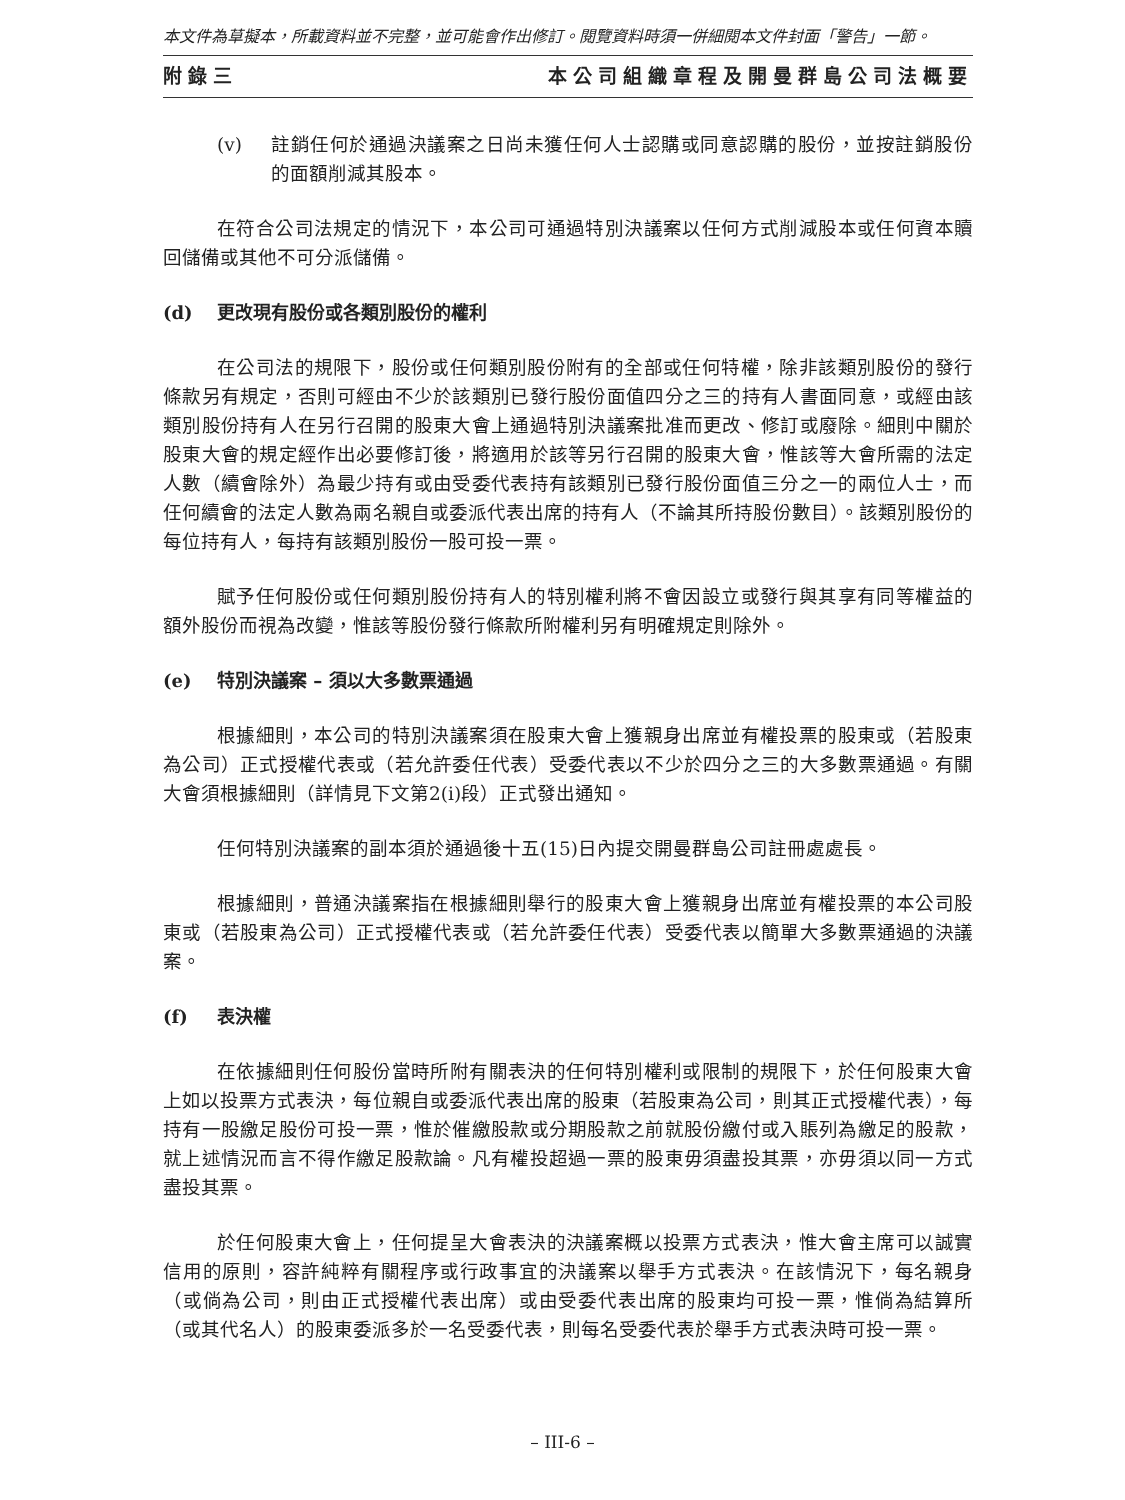本文件為草擬本，所載資料並不完整，並可能會作出修訂。閱覽資料時須一併細閱本文件封面「警告」一節。
附錄三 本公司組織章程及開曼群島公司法概要
(v) 註銷任何於通過決議案之日尚未獲任何人士認購或同意認購的股份，並按註銷股份的面額削減其股本。
在符合公司法規定的情況下，本公司可通過特別決議案以任何方式削減股本或任何資本贖回儲備或其他不可分派儲備。
(d) 更改現有股份或各類別股份的權利
在公司法的規限下，股份或任何類別股份附有的全部或任何特權，除非該類別股份的發行條款另有規定，否則可經由不少於該類別已發行股份面值四分之三的持有人書面同意，或經由該類別股份持有人在另行召開的股東大會上通過特別決議案批准而更改、修訂或廢除。細則中關於股東大會的規定經作出必要修訂後，將適用於該等另行召開的股東大會，惟該等大會所需的法定人數（續會除外）為最少持有或由受委代表持有該類別已發行股份面值三分之一的兩位人士，而任何續會的法定人數為兩名親自或委派代表出席的持有人（不論其所持股份數目）。該類別股份的每位持有人，每持有該類別股份一股可投一票。
賦予任何股份或任何類別股份持有人的特別權利將不會因設立或發行與其享有同等權益的額外股份而視為改變，惟該等股份發行條款所附權利另有明確規定則除外。
(e) 特別決議案 – 須以大多數票通過
根據細則，本公司的特別決議案須在股東大會上獲親身出席並有權投票的股東或（若股東為公司）正式授權代表或（若允許委任代表）受委代表以不少於四分之三的大多數票通過。有關大會須根據細則（詳情見下文第2(i)段）正式發出通知。
任何特別決議案的副本須於通過後十五(15)日內提交開曼群島公司註冊處處長。
根據細則，普通決議案指在根據細則舉行的股東大會上獲親身出席並有權投票的本公司股東或（若股東為公司）正式授權代表或（若允許委任代表）受委代表以簡單大多數票通過的決議案。
(f) 表決權
在依據細則任何股份當時所附有關表決的任何特別權利或限制的規限下，於任何股東大會上如以投票方式表決，每位親自或委派代表出席的股東（若股東為公司，則其正式授權代表），每持有一股繳足股份可投一票，惟於催繳股款或分期股款之前就股份繳付或入賬列為繳足的股款，就上述情況而言不得作繳足股款論。凡有權投超過一票的股東毋須盡投其票，亦毋須以同一方式盡投其票。
於任何股東大會上，任何提呈大會表決的決議案概以投票方式表決，惟大會主席可以誠實信用的原則，容許純粹有關程序或行政事宜的決議案以舉手方式表決。在該情況下，每名親身（或倘為公司，則由正式授權代表出席）或由受委代表出席的股東均可投一票，惟倘為結算所（或其代名人）的股東委派多於一名受委代表，則每名受委代表於舉手方式表決時可投一票。
– III-6 –